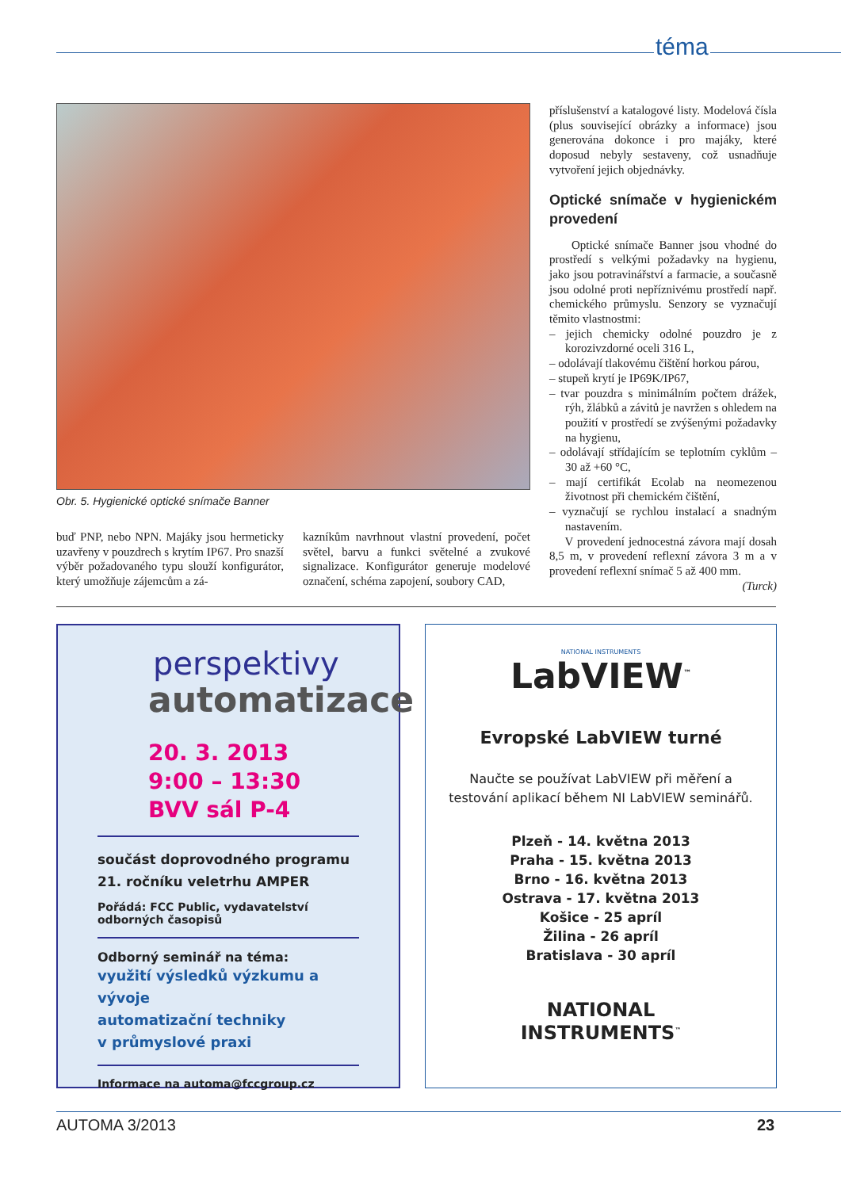téma
Obr. 5. Hygienické optické snímače Banner
buď PNP, nebo NPN. Majáky jsou hermeticky uzavřeny v pouzdrech s krytím IP67. Pro snazší výběr požadovaného typu slouží konfigurátor, který umožňuje zájemcům a zá-
kazníkům navrhnout vlastní provedení, počet světel, barvu a funkci světelné a zvukové signalizace. Konfigurátor generuje modelové označení, schéma zapojení, soubory CAD,
příslušenství a katalogové listy. Modelová čísla (plus související obrázky a informace) jsou generována dokonce i pro majáky, které doposud nebyly sestaveny, což usnadňuje vytvoření jejich objednávky.
Optické snímače v hygienickém provedení
Optické snímače Banner jsou vhodné do prostředí s velkými požadavky na hygienu, jako jsou potravinářství a farmacie, a současně jsou odolné proti nepříznivému prostředí např. chemického průmyslu. Senzory se vyznačují těmito vlastnostmi:
– jejich chemicky odolné pouzdro je z korozivzdorné oceli 316 L,
– odolávají tlakovému čištění horkou párou,
– stupeň krytí je IP69K/IP67,
– tvar pouzdra s minimálním počtem drážek, rýh, žlábků a závitů je navržen s ohledem na použití v prostředí se zvýšenými požadavky na hygienu,
– odolávají střídajícím se teplotním cyklům –30 až +60 °C,
– mají certifikát Ecolab na neomezenou životnost při chemickém čištění,
– vyznačují se rychlou instalací a snadným nastavením.
V provedení jednocestná závora mají dosah 8,5 m, v provedení reflexní závora 3 m a v provedení reflexní snímač 5 až 400 mm.
(Turck)
perspektivy
automatizace
20. 3. 2013
9:00 – 13:30
BVV sál P-4
součást doprovodného programu
21. ročníku veletrhu AMPER
Pořádá: FCC Public, vydavatelství odborných časopisů
Odborný seminář na téma:
využití výsledků výzkumu a vývoje
automatizační techniky
v průmyslové praxi
Informace na automa@fccgroup.cz
NATIONAL INSTRUMENTS
LabVIEW<sup>™</sup>
Evropské LabVIEW turné
Naučte se používat LabVIEW při měření a testování aplikací během NI LabVIEW seminářů.
Plzeň - 14. května 2013
Praha - 15. května 2013
Brno - 16. května 2013
Ostrava - 17. května 2013
Košice - 25 apríl
Žilina - 26 apríl
Bratislava - 30 apríl
NATIONAL
INSTRUMENTS<sup>™</sup>
AUTOMA 3/2013 23